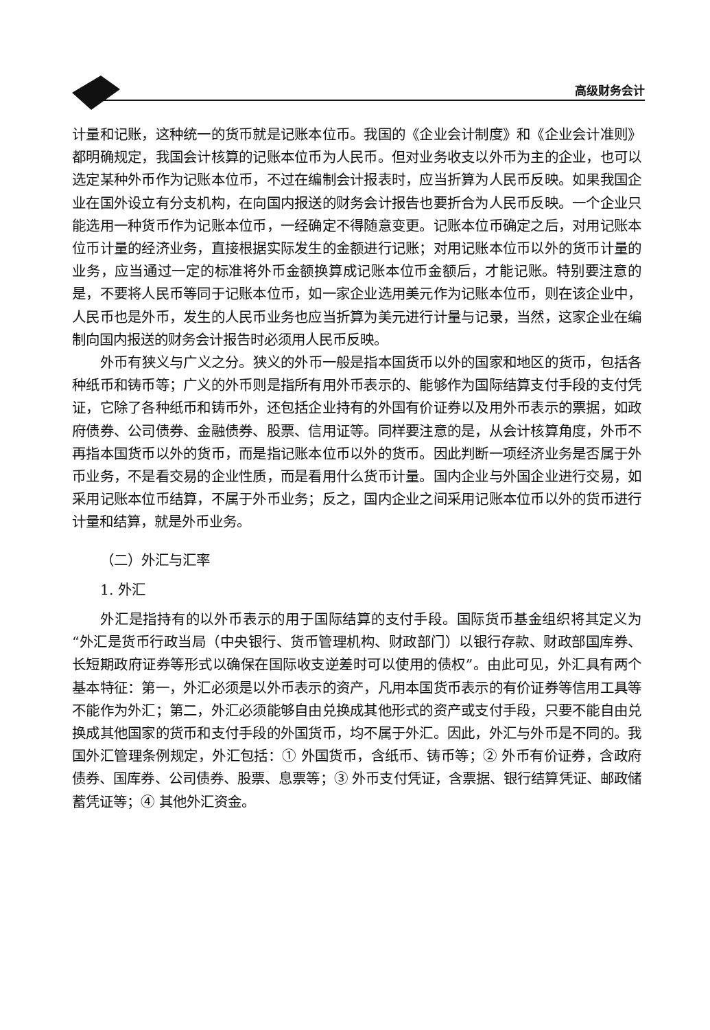高级财务会计
计量和记账，这种统一的货币就是记账本位币。我国的《企业会计制度》和《企业会计准则》都明确规定，我国会计核算的记账本位币为人民币。但对业务收支以外币为主的企业，也可以选定某种外币作为记账本位币，不过在编制会计报表时，应当折算为人民币反映。如果我国企业在国外设立有分支机构，在向国内报送的财务会计报告也要折合为人民币反映。一个企业只能选用一种货币作为记账本位币，一经确定不得随意变更。记账本位币确定之后，对用记账本位币计量的经济业务，直接根据实际发生的金额进行记账；对用记账本位币以外的货币计量的业务，应当通过一定的标准将外币金额换算成记账本位币金额后，才能记账。特别要注意的是，不要将人民币等同于记账本位币，如一家企业选用美元作为记账本位币，则在该企业中，人民币也是外币，发生的人民币业务也应当折算为美元进行计量与记录，当然，这家企业在编制向国内报送的财务会计报告时必须用人民币反映。
外币有狭义与广义之分。狭义的外币一般是指本国货币以外的国家和地区的货币，包括各种纸币和铸币等；广义的外币则是指所有用外币表示的、能够作为国际结算支付手段的支付凭证，它除了各种纸币和铸币外，还包括企业持有的外国有价证券以及用外币表示的票据，如政府债券、公司债券、金融债券、股票、信用证等。同样要注意的是，从会计核算角度，外币不再指本国货币以外的货币，而是指记账本位币以外的货币。因此判断一项经济业务是否属于外币业务，不是看交易的企业性质，而是看用什么货币计量。国内企业与外国企业进行交易，如采用记账本位币结算，不属于外币业务；反之，国内企业之间采用记账本位币以外的货币进行计量和结算，就是外币业务。
（二）外汇与汇率
1. 外汇
外汇是指持有的以外币表示的用于国际结算的支付手段。国际货币基金组织将其定义为“外汇是货币行政当局（中央银行、货币管理机构、财政部门）以银行存款、财政部国库券、长短期政府证券等形式以确保在国际收支逆差时可以使用的债权”。由此可见，外汇具有两个基本特征：第一，外汇必须是以外币表示的资产，凡用本国货币表示的有价证券等信用工具等不能作为外汇；第二，外汇必须能够自由兑换成其他形式的资产或支付手段，只要不能自由兑换成其他国家的货币和支付手段的外国货币，均不属于外汇。因此，外汇与外币是不同的。我国外汇管理条例规定，外汇包括：① 外国货币，含纸币、铸币等；② 外币有价证券，含政府债券、国库券、公司债券、股票、息票等；③ 外币支付凭证，含票据、银行结算凭证、邮政储蓄凭证等；④ 其他外汇资金。